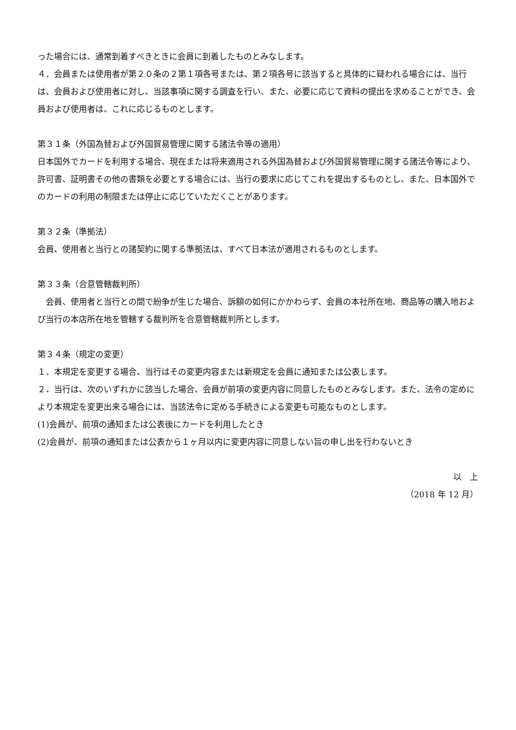った場合には、通常到着すべきときに会員に到着したものとみなします。
４．会員または使用者が第２０条の２第１項各号または、第２項各号に該当すると具体的に疑われる場合には、当行は、会員および使用者に対し、当該事項に関する調査を行い、また、必要に応じて資料の提出を求めることができ、会員および使用者は、これに応じるものとします。
第３１条（外国為替および外国貿易管理に関する諸法令等の適用）
日本国外でカードを利用する場合、現在または将来適用される外国為替および外国貿易管理に関する諸法令等により、許可書、証明書その他の書類を必要とする場合には、当行の要求に応じてこれを提出するものとし、また、日本国外でのカードの利用の制限または停止に応じていただくことがあります。
第３２条（準拠法）
会員、使用者と当行との諸契約に関する準拠法は、すべて日本法が適用されるものとします。
第３３条（合意管轄裁判所）
　会員、使用者と当行との間で紛争が生じた場合、訴額の如何にかかわらず、会員の本社所在地、商品等の購入地および当行の本店所在地を管轄する裁判所を合意管轄裁判所とします。
第３４条（規定の変更）
１．本規定を変更する場合、当行はその変更内容または新規定を会員に通知または公表します。
２．当行は、次のいずれかに該当した場合、会員が前項の変更内容に同意したものとみなします。また、法令の定めにより本規定を変更出来る場合には、当該法令に定める手続きによる変更も可能なものとします。
(1)会員が、前項の通知または公表後にカードを利用したとき
(2)会員が、前項の通知または公表から１ヶ月以内に変更内容に同意しない旨の申し出を行わないとき
以　上
（2018 年 12 月）